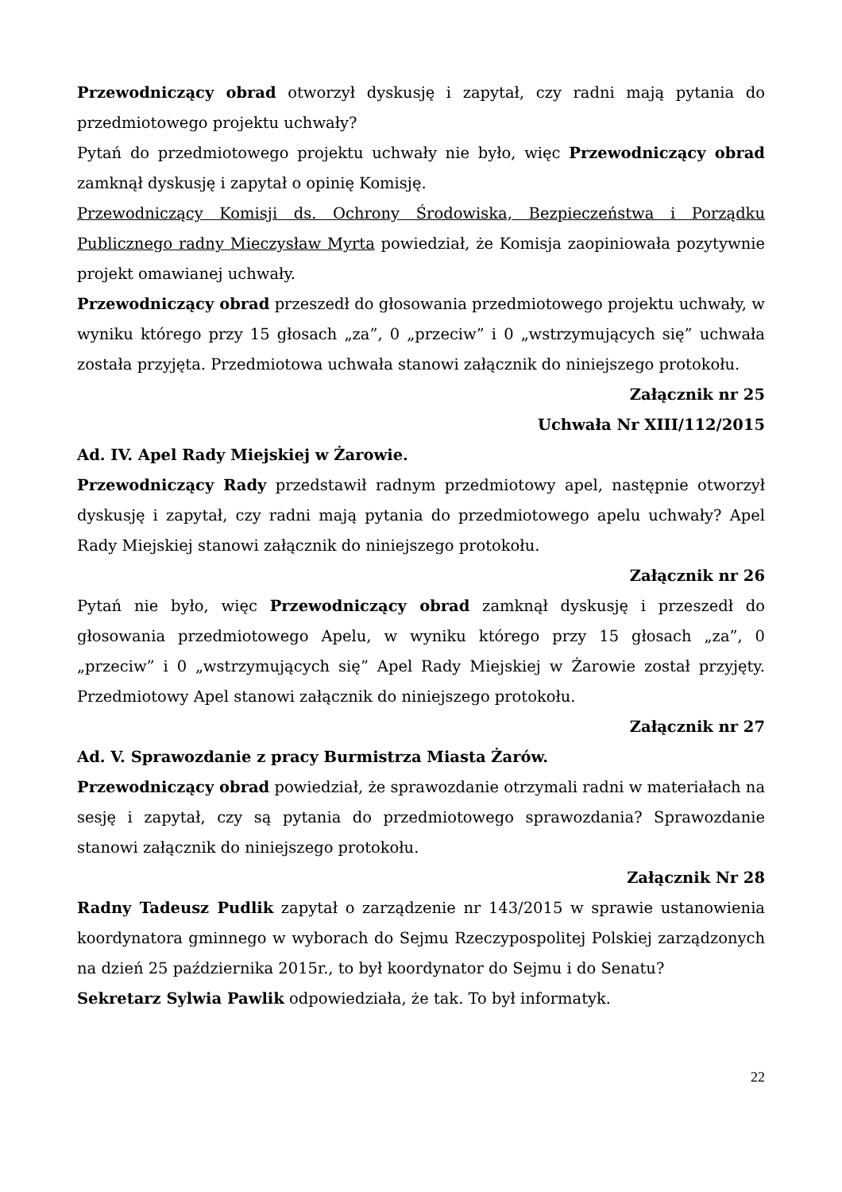Przewodniczący obrad otworzył dyskusję i zapytał, czy radni mają pytania do przedmiotowego projektu uchwały?
Pytań do przedmiotowego projektu uchwały nie było, więc Przewodniczący obrad zamknął dyskusję i zapytał o opinię Komisję.
Przewodniczący Komisji ds. Ochrony Środowiska, Bezpieczeństwa i Porządku Publicznego radny Mieczysław Myrta powiedział, że Komisja zaopiniowała pozytywnie projekt omawianej uchwały.
Przewodniczący obrad przeszedł do głosowania przedmiotowego projektu uchwały, w wyniku którego przy 15 głosach „za”, 0 „przeciw” i 0 „wstrzymujących się” uchwała została przyjęta. Przedmiotowa uchwała stanowi załącznik do niniejszego protokołu.
Załącznik nr 25
Uchwała Nr XIII/112/2015
Ad. IV. Apel Rady Miejskiej w Żarowie.
Przewodniczący Rady przedstawił radnym przedmiotowy apel, następnie otworzył dyskusję i zapytał, czy radni mają pytania do przedmiotowego apelu uchwały? Apel Rady Miejskiej stanowi załącznik do niniejszego protokołu.
Załącznik nr 26
Pytań nie było, więc Przewodniczący obrad zamknął dyskusję i przeszedł do głosowania przedmiotowego Apelu, w wyniku którego przy 15 głosach „za”, 0 „przeciw” i 0 „wstrzymujących się” Apel Rady Miejskiej w Żarowie został przyjęty. Przedmiotowy Apel stanowi załącznik do niniejszego protokołu.
Załącznik nr 27
Ad. V. Sprawozdanie z pracy Burmistrza Miasta Żarów.
Przewodniczący obrad powiedział, że sprawozdanie otrzymali radni w materiałach na sesję i zapytał, czy są pytania do przedmiotowego sprawozdania? Sprawozdanie stanowi załącznik do niniejszego protokołu.
Załącznik Nr 28
Radny Tadeusz Pudlik zapytał o zarządzenie nr 143/2015 w sprawie ustanowienia koordynatora gminnego w wyborach do Sejmu Rzeczypospolitej Polskiej zarządzonych na dzień 25 października 2015r., to był koordynator do Sejmu i do Senatu?
Sekretarz Sylwia Pawlik odpowiedziała, że tak. To był informatyk.
22